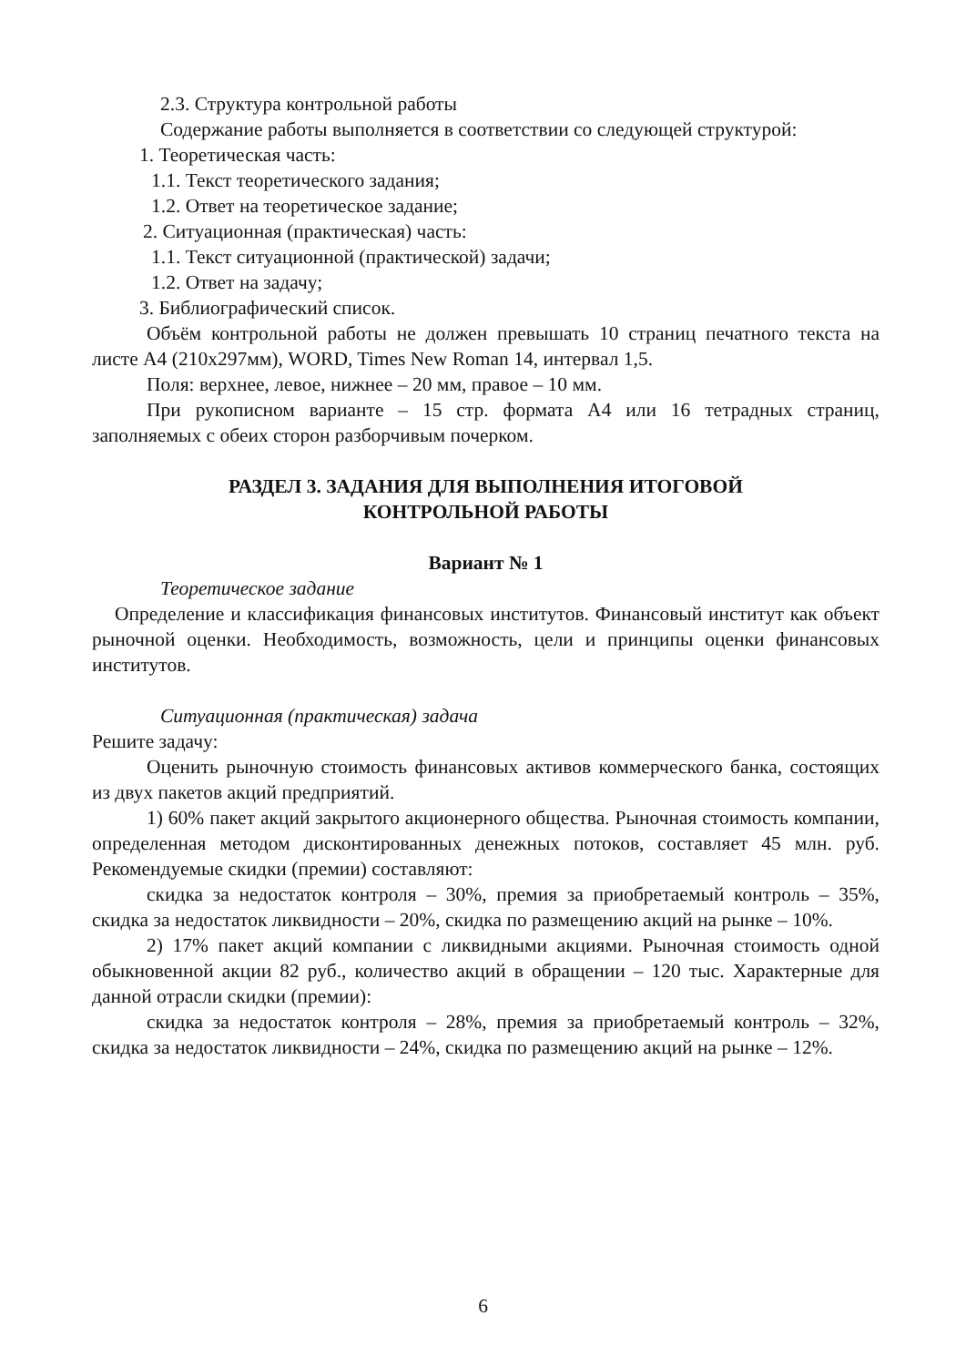2.3. Структура контрольной работы
Содержание работы выполняется в соответствии со следующей структурой:
1. Теоретическая часть:
1.1. Текст теоретического задания;
1.2. Ответ на теоретическое задание;
2. Ситуационная (практическая) часть:
1.1. Текст ситуационной (практической) задачи;
1.2. Ответ на задачу;
3. Библиографический список.
Объём контрольной работы не должен превышать 10 страниц печатного текста на листе А4 (210х297мм), WORD, Times New Roman 14, интервал 1,5.
Поля: верхнее, левое, нижнее – 20 мм, правое – 10 мм.
При рукописном варианте – 15 стр. формата А4 или 16 тетрадных страниц, заполняемых с обеих сторон разборчивым почерком.
РАЗДЕЛ 3. ЗАДАНИЯ ДЛЯ ВЫПОЛНЕНИЯ ИТОГОВОЙ
КОНТРОЛЬНОЙ РАБОТЫ
Вариант № 1
Теоретическое задание
Определение и классификация финансовых институтов. Финансовый институт как объект рыночной оценки. Необходимость, возможность, цели и принципы оценки финансовых институтов.
Ситуационная (практическая) задача
Решите задачу:
Оценить рыночную стоимость финансовых активов коммерческого банка, состоящих из двух пакетов акций предприятий.
1) 60% пакет акций закрытого акционерного общества. Рыночная стоимость компании, определенная методом дисконтированных денежных потоков, составляет 45 млн. руб. Рекомендуемые скидки (премии) составляют:
скидка за недостаток контроля – 30%, премия за приобретаемый контроль – 35%, скидка за недостаток ликвидности – 20%, скидка по размещению акций на рынке – 10%.
2) 17% пакет акций компании с ликвидными акциями. Рыночная стоимость одной обыкновенной акции 82 руб., количество акций в обращении – 120 тыс. Характерные для данной отрасли скидки (премии):
скидка за недостаток контроля – 28%, премия за приобретаемый контроль – 32%, скидка за недостаток ликвидности – 24%, скидка по размещению акций на рынке – 12%.
6